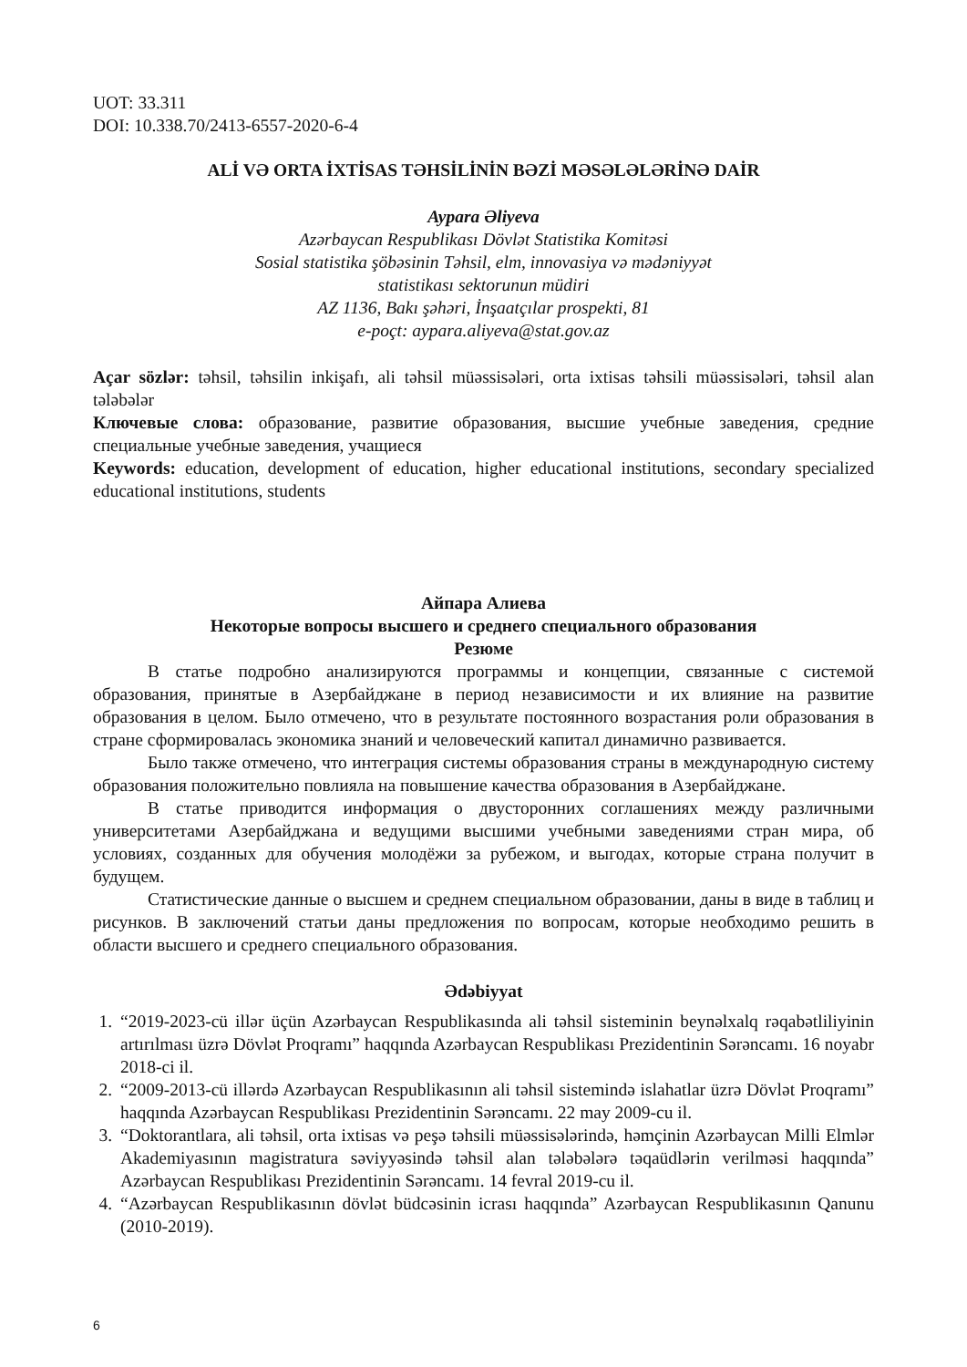UOT: 33.311
DOI: 10.338.70/2413-6557-2020-6-4
ALİ VƏ ORTA İXTİSAS TƏHSİLİNİN BƏZİ MƏSƏLƏLƏRİNƏ DAİR
Aypara Əliyeva
Azərbaycan Respublikası Dövlət Statistika Komitəsi
Sosial statistika şöbəsinin Təhsil, elm, innovasiya və mədəniyyət
statistikası sektorunun müdiri
AZ 1136, Bakı şəhəri, İnşaatçılar prospekti, 81
e-poçt: aypara.aliyeva@stat.gov.az
Açar sözlər: təhsil, təhsilin inkişafı, ali təhsil müəssisələri, orta ixtisas təhsili müəssisələri, təhsil alan tələbələr
Ключевые слова: образование, развитие образования, высшие учебные заведения, средние специальные учебные заведения, учащиеся
Keywords: education, development of education, higher educational institutions, secondary specialized educational institutions, students
Айпара Алиева
Некоторые вопросы высшего и среднего специального образования
Резюме
В статье подробно анализируются программы и концепции, связанные с системой образования, принятые в Азербайджане в период независимости и их влияние на развитие образования в целом. Было отмечено, что в результате постоянного возрастания роли образования в стране сформировалась экономика знаний и человеческий капитал динамично развивается.
Было также отмечено, что интеграция системы образования страны в международную систему образования положительно повлияла на повышение качества образования в Азербайджане.
В статье приводится информация о двусторонних соглашениях между различными университетами Азербайджана и ведущими высшими учебными заведениями стран мира, об условиях, созданных для обучения молодёжи за рубежом, и выгодах, которые страна получит в будущем.
Статистические данные о высшем и среднем специальном образовании, даны в виде в таблиц и рисунков. В заключений статьи даны предложения по вопросам, которые необходимо решить в области высшего и среднего специального образования.
Ədəbiyyat
1. “2019-2023-cü illər üçün Azərbaycan Respublikasında ali təhsil sisteminin beynəlxalq rəqabətliliyinin artırılması üzrə Dövlət Proqramı” haqqında Azərbaycan Respublikası Prezidentinin Sərəncamı. 16 noyabr 2018-ci il.
2. “2009-2013-cü illərdə Azərbaycan Respublikasının ali təhsil sistemində islahatlar üzrə Dövlət Proqramı” haqqında Azərbaycan Respublikası Prezidentinin Sərəncamı. 22 may 2009-cu il.
3. “Doktorantlara, ali təhsil, orta ixtisas və peşə təhsili müəssisələrində, həmçinin Azərbaycan Milli Elmlər Akademiyasının magistratura səviyyəsində təhsil alan tələbələrə təqaüdlərin verilməsi haqqında” Azərbaycan Respublikası Prezidentinin Sərəncamı. 14 fevral 2019-cu il.
4. “Azərbaycan Respublikasının dövlət büdcəsinin icrası haqqında” Azərbaycan Respublikasının Qanunu (2010-2019).
6